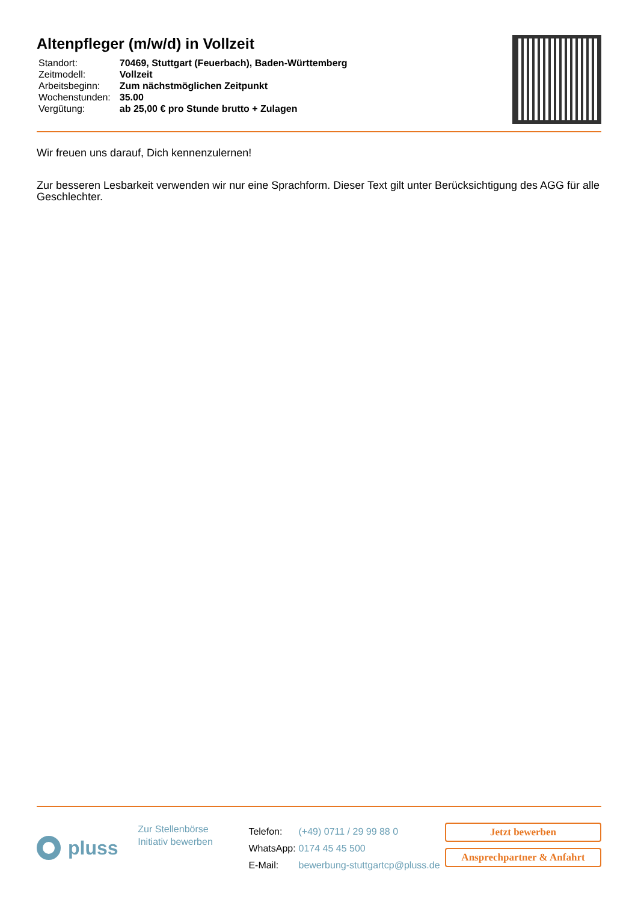Altenpfleger (m/w/d) in Vollzeit
| Standort: | 70469, Stuttgart (Feuerbach), Baden-Württemberg |
| Zeitmodell: | Vollzeit |
| Arbeitsbeginn: | Zum nächstmöglichen Zeitpunkt |
| Wochenstunden: | 35.00 |
| Vergütung: | ab 25,00 € pro Stunde brutto + Zulagen |
Wir freuen uns darauf, Dich kennenzulernen!
Zur besseren Lesbarkeit verwenden wir nur eine Sprachform. Dieser Text gilt unter Berücksichtigung des AGG für alle Geschlechter.
pluss
Zur Stellenbörse
Initiativ bewerben
| Telefon: | (+49) 0711 / 29 99 88 0 |
| WhatsApp: | 0174 45 45 500 |
| E-Mail: | bewerbung-stuttgartcp@pluss.de |
Jetzt bewerben
Ansprechpartner & Anfahrt